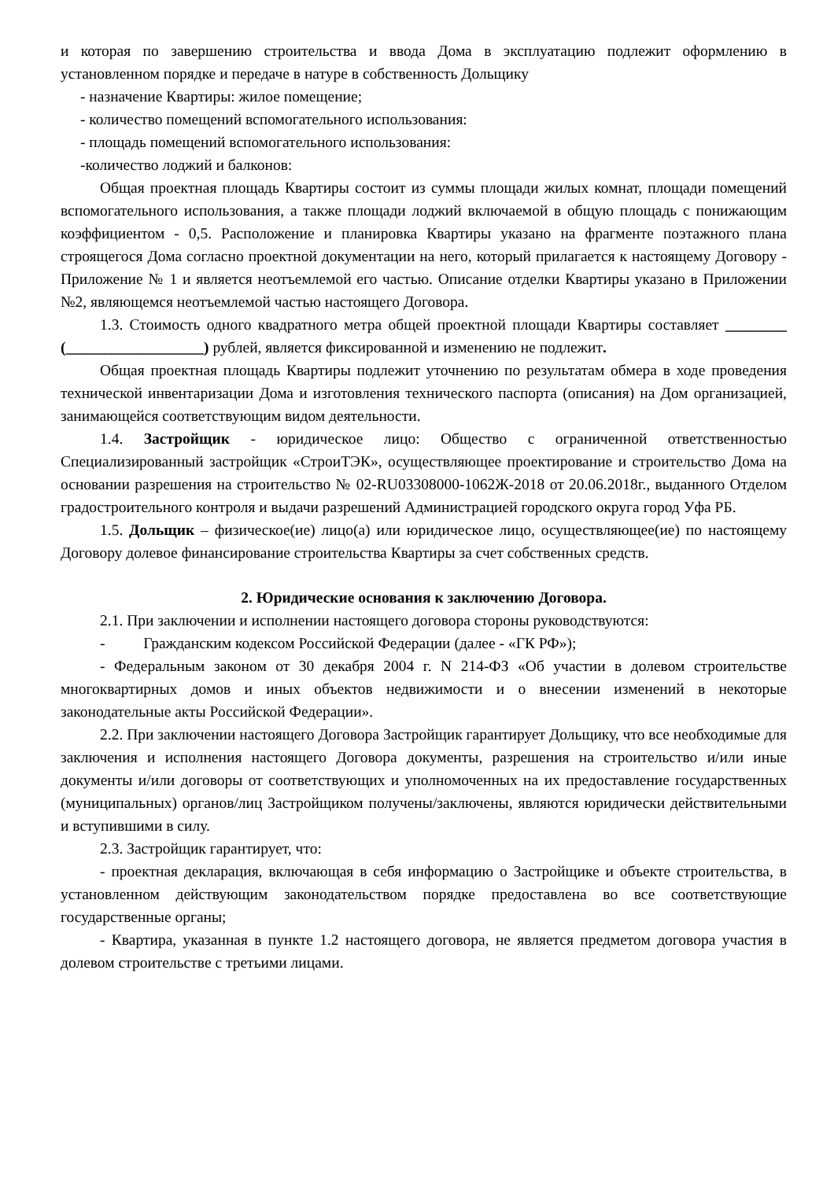и которая по завершению строительства и ввода Дома в эксплуатацию подлежит оформлению в установленном порядке и передаче в натуре в собственность Дольщику
- назначение Квартиры: жилое помещение;
- количество помещений вспомогательного использования:
- площадь помещений вспомогательного использования:
-количество лоджий и балконов:
Общая проектная площадь Квартиры состоит из суммы площади жилых комнат, площади помещений вспомогательного использования, а также площади лоджий включаемой в общую площадь с понижающим коэффициентом - 0,5. Расположение и планировка Квартиры указано на фрагменте поэтажного плана строящегося Дома согласно проектной документации на него, который прилагается к настоящему Договору - Приложение № 1 и является неотъемлемой его частью. Описание отделки Квартиры указано в Приложении №2, являющемся неотъемлемой частью настоящего Договора.
1.3. Стоимость одного квадратного метра общей проектной площади Квартиры составляет ________ (__________________) рублей, является фиксированной и изменению не подлежит.
Общая проектная площадь Квартиры подлежит уточнению по результатам обмера в ходе проведения технической инвентаризации Дома и изготовления технического паспорта (описания) на Дом организацией, занимающейся соответствующим видом деятельности.
1.4. Застройщик - юридическое лицо: Общество с ограниченной ответственностью Специализированный застройщик «СтроиТЭК», осуществляющее проектирование и строительство Дома на основании разрешения на строительство № 02-RU03308000-1062Ж-2018 от 20.06.2018г., выданного Отделом градостроительного контроля и выдачи разрешений Администрацией городского округа город Уфа РБ.
1.5. Дольщик – физическое(ие) лицо(а) или юридическое лицо, осуществляющее(ие) по настоящему Договору долевое финансирование строительства Квартиры за счет собственных средств.
2. Юридические основания к заключению Договора.
2.1. При заключении и исполнении настоящего договора стороны руководствуются:
- Гражданским кодексом Российской Федерации (далее - «ГК РФ»);
- Федеральным законом от 30 декабря 2004 г. N 214-ФЗ «Об участии в долевом строительстве многоквартирных домов и иных объектов недвижимости и о внесении изменений в некоторые законодательные акты Российской Федерации».
2.2. При заключении настоящего Договора Застройщик гарантирует Дольщику, что все необходимые для заключения и исполнения настоящего Договора документы, разрешения на строительство и/или иные документы и/или договоры от соответствующих и уполномоченных на их предоставление государственных (муниципальных) органов/лиц Застройщиком получены/заключены, являются юридически действительными и вступившими в силу.
2.3. Застройщик гарантирует, что:
- проектная декларация, включающая в себя информацию о Застройщике и объекте строительства, в установленном действующим законодательством порядке предоставлена во все соответствующие государственные органы;
- Квартира, указанная в пункте 1.2 настоящего договора, не является предметом договора участия в долевом строительстве с третьими лицами.